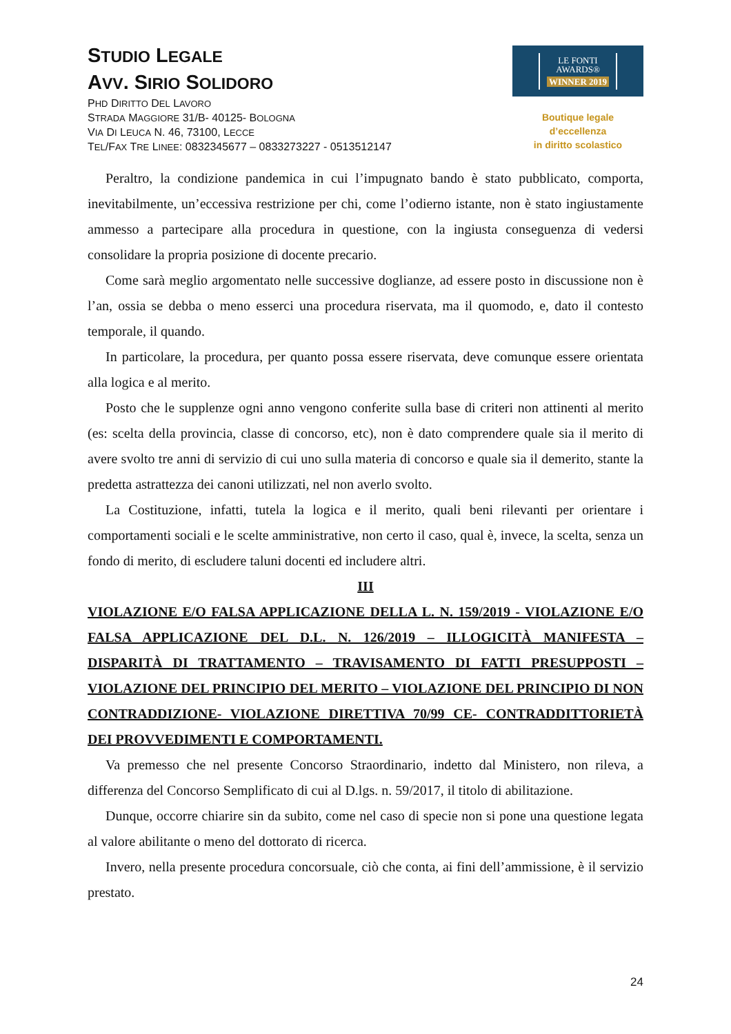STUDIO LEGALE
AVV. SIRIO SOLIDORO
PHD DIRITTO DEL LAVORO
STRADA MAGGIORE 31/B- 40125- BOLOGNA
VIA DI LEUCA N. 46, 73100, LECCE
TEL/FAX TRE LINEE: 0832345677 – 0833273227 - 0513512147
LE FONTI
AWARDS®
WINNER 2019
Boutique legale d’eccellenza
in diritto scolastico
Peraltro, la condizione pandemica in cui l’impugnato bando è stato pubblicato, comporta, inevitabilmente, un’eccessiva restrizione per chi, come l’odierno istante, non è stato ingiustamente ammesso a partecipare alla procedura in questione, con la ingiusta conseguenza di vedersi consolidare la propria posizione di docente precario.
Come sarà meglio argomentato nelle successive doglianze, ad essere posto in discussione non è l’an, ossia se debba o meno esserci una procedura riservata, ma il quomodo, e, dato il contesto temporale, il quando.
In particolare, la procedura, per quanto possa essere riservata, deve comunque essere orientata alla logica e al merito.
Posto che le supplenze ogni anno vengono conferite sulla base di criteri non attinenti al merito (es: scelta della provincia, classe di concorso, etc), non è dato comprendere quale sia il merito di avere svolto tre anni di servizio di cui uno sulla materia di concorso e quale sia il demerito, stante la predetta astrattezza dei canoni utilizzati, nel non averlo svolto.
La Costituzione, infatti, tutela la logica e il merito, quali beni rilevanti per orientare i comportamenti sociali e le scelte amministrative, non certo il caso, qual è, invece, la scelta, senza un fondo di merito, di escludere taluni docenti ed includere altri.
III
VIOLAZIONE E/O FALSA APPLICAZIONE DELLA L. N. 159/2019 - VIOLAZIONE E/O FALSA APPLICAZIONE DEL D.L. N. 126/2019 – ILLOGICITÀ MANIFESTA – DISPARITÀ DI TRATTAMENTO – TRAVISAMENTO DI FATTI PRESUPPOSTI – VIOLAZIONE DEL PRINCIPIO DEL MERITO – VIOLAZIONE DEL PRINCIPIO DI NON CONTRADDIZIONE- VIOLAZIONE DIRETTIVA 70/99 CE- CONTRADDITTORIETÀ DEI PROVVEDIMENTI E COMPORTAMENTI.
Va premesso che nel presente Concorso Straordinario, indetto dal Ministero, non rileva, a differenza del Concorso Semplificato di cui al D.lgs. n. 59/2017, il titolo di abilitazione.
Dunque, occorre chiarire sin da subito, come nel caso di specie non si pone una questione legata al valore abilitante o meno del dottorato di ricerca.
Invero, nella presente procedura concorsuale, ciò che conta, ai fini dell’ammissione, è il servizio prestato.
24